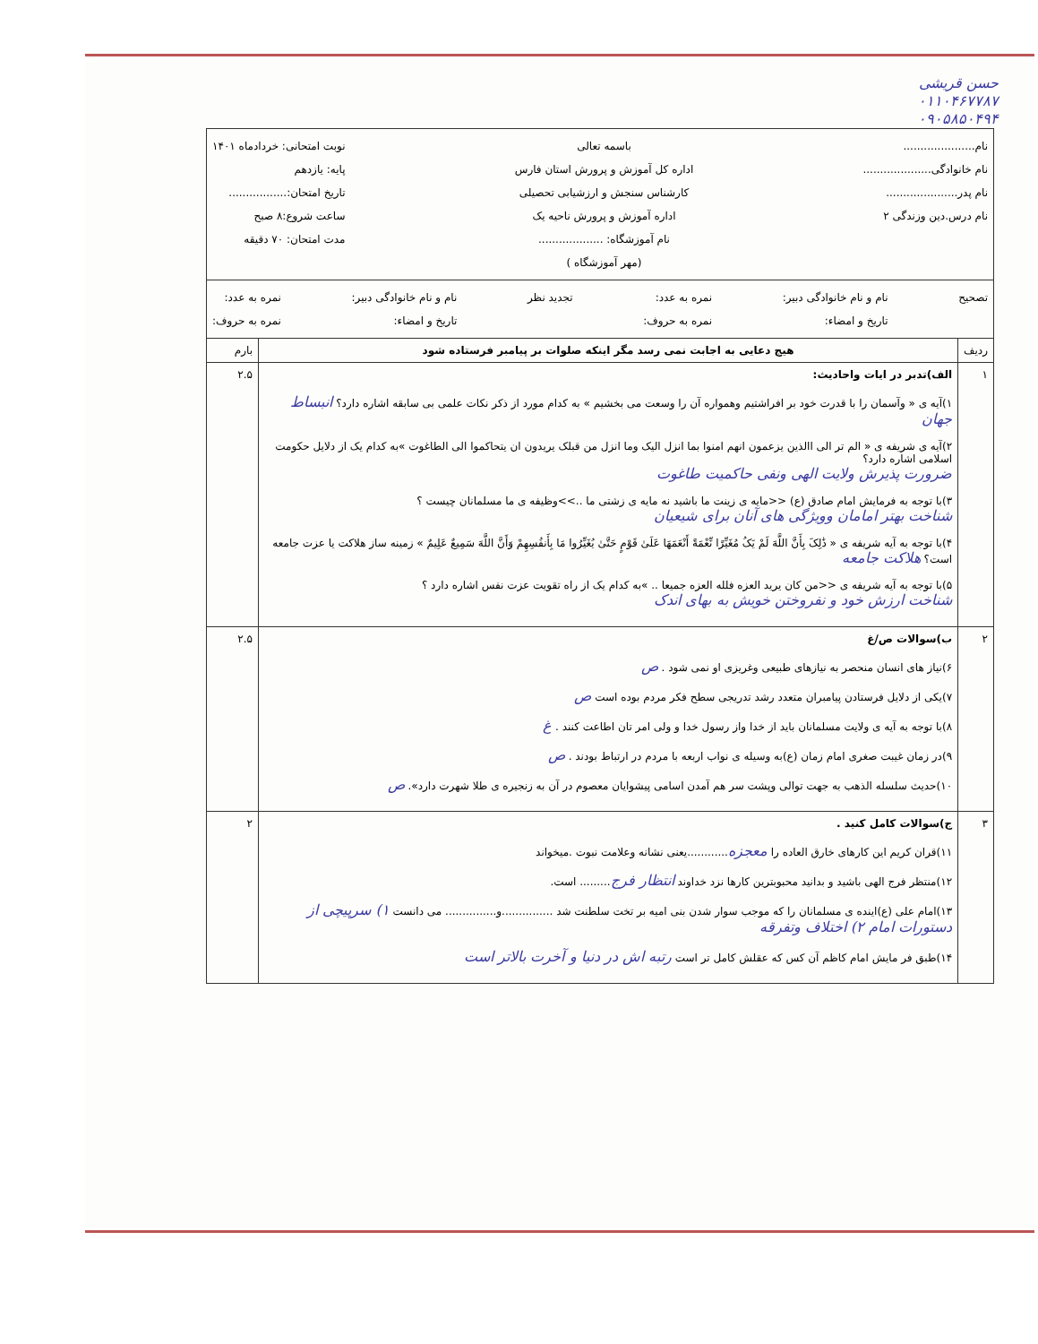حسن قریشی
۰۱۱۰۴۶۷۷۸۷
۰۹۰۵۸۵۰۴۹۴
| نام..................... نام خانوادگی.................... نام پدر..................... نام درس.دین وزندگی ۲ باسمه تعالی اداره کل آموزش و پرورش استان فارس کارشناس سنجش و ارزشیابی تحصیلی اداره آموزش و پرورش ناحیه یک نام آموزشگاه: ................... (مهر آموزشگاه ) نوبت امتحانی: خردادماه ۱۴۰۱ پایه: یازدهم تاریخ امتحان:................. ساعت شروع:۸ صبح مدت امتحان: ۷۰ دقیقه | | |
| تصحیح نام و نام خانوادگی دبیر: تاریخ و امضاء: نمره به عدد: نمره به حروف: تجدید نظر نام و نام خانوادگی دبیر: تاریخ و امضاء: نمره به عدد: نمره به حروف: | | |
| ردیف | هیج دعایی به اجابت نمی رسد مگر اینکه صلوات بر پیامبر فرستاده شود | بارم |
| ۱ | الف)تدبر در ایات واحادیث: ۱)آیه ی « وآسمان را با قدرت خود بر افراشتیم وهمواره آن را وسعت می بخشیم » به کدام مورد از ذکر نکات علمی بی سابقه اشاره دارد؟ انبساط جهان ۲)آیه ی شریفه ی « الم تر الی االذین یزعمون انهم امنوا بما انزل الیک وما انزل من قبلک یریدون ان یتحاکموا الی الطاغوت »به کدام یک از دلایل حکومت اسلامی اشاره دارد؟ ضرورت پذیرش ولایت الهی ونفی حاکمیت طاغوت ۳)با توجه به فرمایش امام صادق (ع) <<مایه ی زینت ما باشید نه مایه ی زشتی ما ..>>وظیفه ی ما مسلمانان چیست ؟ شناخت بهتر امامان وویژگی های آنان برای شیعیان ۴)با توجه به آیه شریفه ی « ذَٰلِکَ بِأَنَّ اللَّهَ لَمْ یَکُ مُغَیِّرًا نِّعْمَةً أَنْعَمَهَا عَلَىٰ قَوْمٍ حَتَّىٰ یُغَیِّرُوا مَا بِأَنفُسِهِمْ وَأَنَّ اللَّهَ سَمِیعٌ عَلِیمٌ » زمینه ساز هلاکت یا عزت جامعه است؟ هلاکت جامعه ۵)با توجه به آیه شریفه ی <<من کان یرید العزه فلله العزه جمیعا .. »به کدام یک از راه تقویت عزت نفس اشاره دارد ؟ شناخت ارزش خود و نفروختن خویش به بهای اندک | ۲.۵ |
| ۲ | ب)سوالات ص/غ ۶)نیاز های انسان منحصر به نیازهای طبیعی وغریزی او نمی شود . ص ۷)یکی از دلایل فرستادن پیامبران متعدد رشد تدریجی سطح فکر مردم بوده است ص ۸)با توجه به آیه ی ولایت مسلمانان باید از خدا واز رسول خدا و ولی امر تان اطاعت کنند . غ ۹)در زمان غیبت صغری امام زمان (ع)به وسیله ی نواب اربعه با مردم در ارتباط بودند . ص ۱۰)حدیث سلسله الذهب به جهت توالی وپشت سر هم آمدن اسامی پیشوایان معصوم در آن به زنجیره ی طلا شهرت دارد». ص | ۲.۵ |
| ۳ | ج)سوالات کامل کنید . ۱۱)قران کریم این کارهای خارق العاده را معجزه ............یعنی نشانه وعلامت نبوت .میخواند ۱۲)منتظر فرج الهی باشید و بدانید محبوبترین کارها نزد خداوند انتظار فرج ......... است. ۱۳)امام علی (ع)اینده ی مسلمانان را که موجب سوار شدن بنی امیه بر تخت سلطنت شد ...............و............... می دانست ۱) سرپیچی از دستورات امام ۲) اختلاف وتفرقه ۱۴)طبق فر مایش امام کاظم آن کس که عقلش کامل تر است رتبه اش در دنیا و آخرت بالاتر است | ۲ |